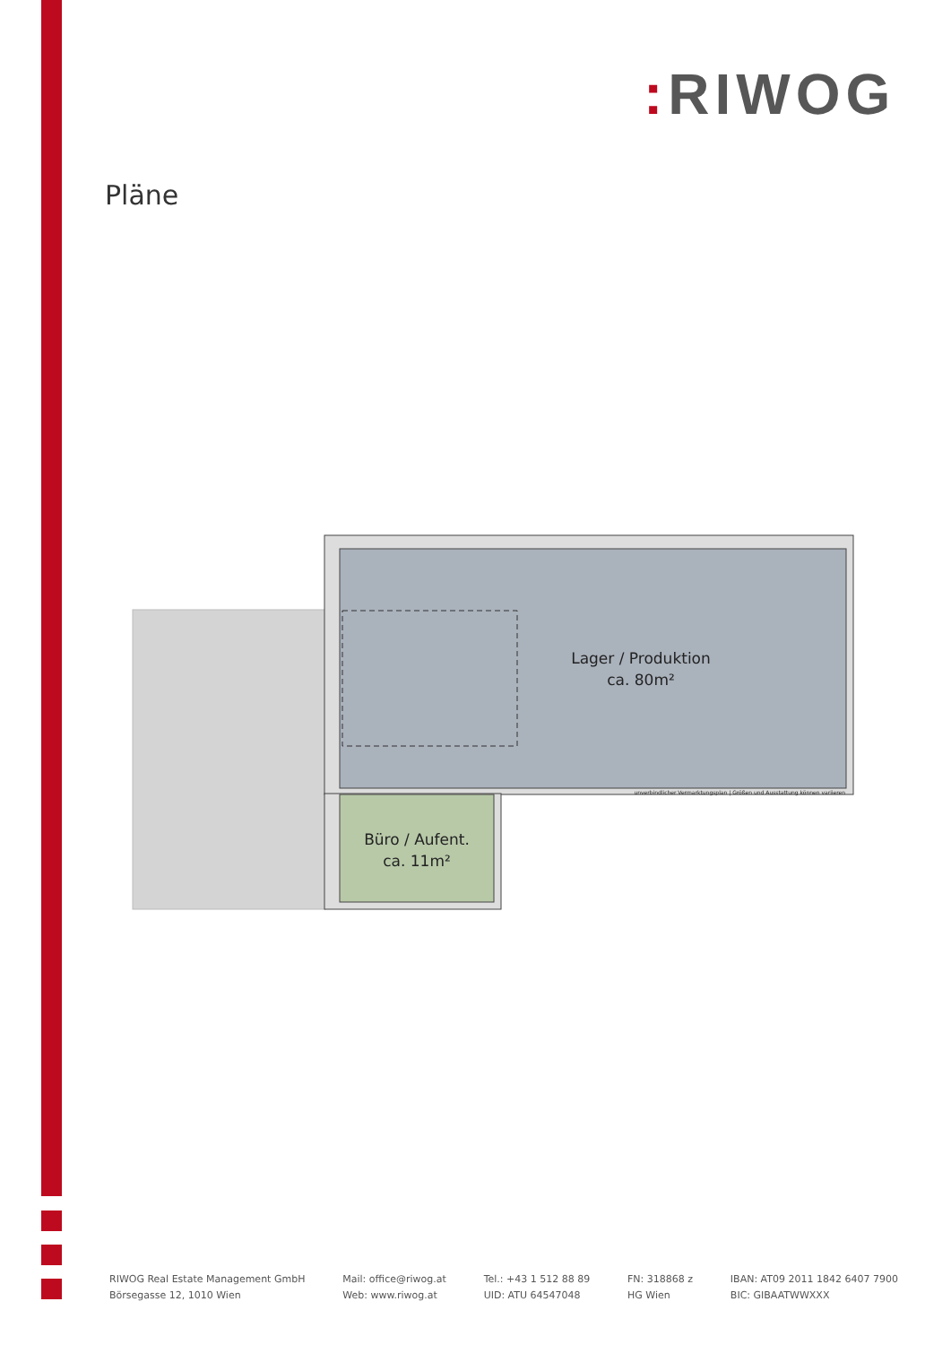: RIWOG
Pläne
Lager / Produktion
ca. 80m²
Büro / Aufent.
ca. 11m²
unverbindlicher Vermarktungsplan | Größen und Ausstattung können variieren
RIWOG Real Estate Management GmbH
Börsegasse 12, 1010 Wien
Mail: office@riwog.at
Web: www.riwog.at
Tel.: +43 1 512 88 89
UID: ATU 64547048
FN: 318868 z
HG Wien
IBAN: AT09 2011 1842 6407 7900
BIC: GIBAATWWXXX